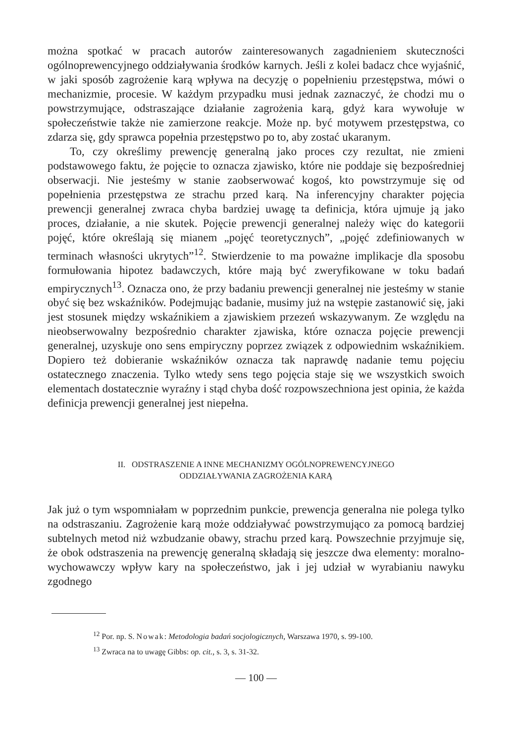można spotkać w pracach autorów zainteresowanych zagadnieniem skuteczności ogólnoprewencyjnego oddziaływania środków karnych. Jeśli z kolei badacz chce wyjaśnić, w jaki sposób zagrożenie karą wpływa na decyzję o popełnieniu przestępstwa, mówi o mechanizmie, procesie. W każdym przypadku musi jednak zaznaczyć, że chodzi mu o powstrzymujące, odstraszające działanie zagrożenia karą, gdyż kara wywołuje w społeczeństwie także nie zamierzone reakcje. Może np. być motywem przestępstwa, co zdarza się, gdy sprawca popełnia przestępstwo po to, aby zostać ukaranym.
To, czy określimy prewencję generalną jako proces czy rezultat, nie zmieni podstawowego faktu, że pojęcie to oznacza zjawisko, które nie poddaje się bezpośredniej obserwacji. Nie jesteśmy w stanie zaobserwować kogoś, kto powstrzymuje się od popełnienia przestępstwa ze strachu przed karą. Na inferencyjny charakter pojęcia prewencji generalnej zwraca chyba bardziej uwagę ta definicja, która ujmuje ją jako proces, działanie, a nie skutek. Pojęcie prewencji generalnej należy więc do kategorii pojęć, które określają się mianem „pojęć teoretycznych”, „pojęć zdefiniowanych w terminach własności ukrytych”<sup>12</sup>. Stwierdzenie to ma poważne implikacje dla sposobu formułowania hipotez badawczych, które mają być zweryfikowane w toku badań empirycznych<sup>13</sup>. Oznacza ono, że przy badaniu prewencji generalnej nie jesteśmy w stanie obyć się bez wskaźników. Podejmując badanie, musimy już na wstępie zastanowić się, jaki jest stosunek między wskaźnikiem a zjawiskiem przezeń wskazywanym. Ze względu na nieobserwowalny bezpośrednio charakter zjawiska, które oznacza pojęcie prewencji generalnej, uzyskuje ono sens empiryczny poprzez związek z odpowiednim wskaźnikiem. Dopiero też dobieranie wskaźników oznacza tak naprawdę nadanie temu pojęciu ostatecznego znaczenia. Tylko wtedy sens tego pojęcia staje się we wszystkich swoich elementach dostatecznie wyraźny i stąd chyba dość rozpowszechniona jest opinia, że każda definicja prewencji generalnej jest niepełna.
II. ODSTRASZENIE A INNE MECHANIZMY OGÓLNOPREWENCYJNEGO
ODDZIAŁYWANIA ZAGROŻENIA KARĄ
Jak już o tym wspomniałam w poprzednim punkcie, prewencja generalna nie polega tylko na odstraszaniu. Zagrożenie karą może oddziaływać powstrzymująco za pomocą bardziej subtelnych metod niż wzbudzanie obawy, strachu przed karą. Powszechnie przyjmuje się, że obok odstraszenia na prewencję generalną składają się jeszcze dwa elementy: moralno-wychowawczy wpływ kary na społeczeństwo, jak i jej udział w wyrabianiu nawyku zgodnego
<sup>12</sup> Por. np. S. Nowak: Metodologia badań socjologicznych, Warszawa 1970, s. 99-100.
<sup>13</sup> Zwraca na to uwagę Gibbs: op. cit., s. 3, s. 31-32.
— 100 —